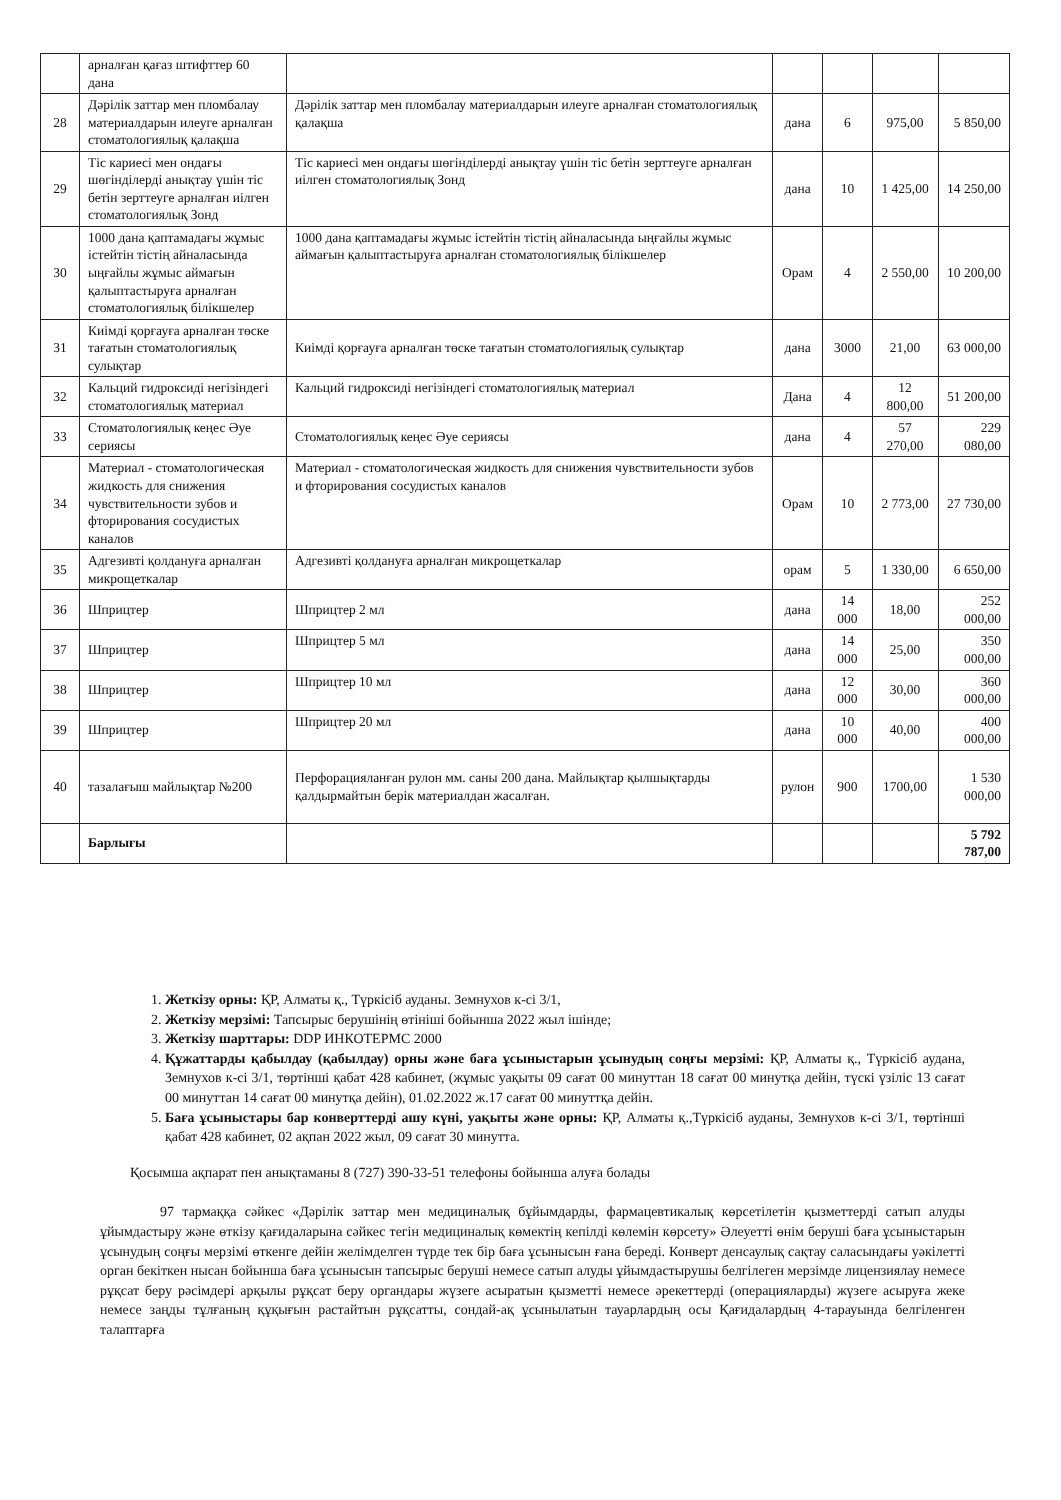| | арналған қағаз штифттер 60 дана | | | | | |
| 28 | Дәрілік заттар мен пломбалау материалдарын илеуге арналған стоматологиялық қалақша | Дәрілік заттар мен пломбалау материалдарын илеуге арналған стоматологиялық қалақша | дана | 6 | 975,00 | 5 850,00 |
| 29 | Тіс кариесі мен ондағы шөгінділерді анықтау үшін тіс бетін зерттеуге арналған иілген стоматологиялық Зонд | Тіс кариесі мен ондағы шөгінділерді анықтау үшін тіс бетін зерттеуге арналған иілген стоматологиялық Зонд | дана | 10 | 1 425,00 | 14 250,00 |
| 30 | 1000 дана қаптамадағы жұмыс істейтін тістің айналасында ыңғайлы жұмыс аймағын қалыптастыруға арналған стоматологиялық білікшелер | 1000 дана қаптамадағы жұмыс істейтін тістің айналасында ыңғайлы жұмыс аймағын қалыптастыруға арналған стоматологиялық білікшелер | Орам | 4 | 2 550,00 | 10 200,00 |
| 31 | Киімді қорғауға арналған төске тағатын стоматологиялық сулықтар | Киімді қорғауға арналған төске тағатын стоматологиялық сулықтар | дана | 3000 | 21,00 | 63 000,00 |
| 32 | Кальций гидроксиді негізіндегі стоматологиялық материал | Кальций гидроксиді негізіндегі стоматологиялық материал | Дана | 4 | 12 800,00 | 51 200,00 |
| 33 | Стоматологиялық кеңес Әуе сериясы | Стоматологиялық кеңес Әуе сериясы | дана | 4 | 57 270,00 | 229 080,00 |
| 34 | Материал - стоматологическая жидкость для снижения чувствительности зубов и фторирования сосудистых каналов | Материал - стоматологическая жидкость для снижения чувствительности зубов и фторирования сосудистых каналов | Орам | 10 | 2 773,00 | 27 730,00 |
| 35 | Адгезивті қолдануға арналған микрощеткалар | Адгезивті қолдануға арналған микрощеткалар | орам | 5 | 1 330,00 | 6 650,00 |
| 36 | Шприцтер | Шприцтер 2 мл | дана | 14 000 | 18,00 | 252 000,00 |
| 37 | Шприцтер | Шприцтер 5 мл | дана | 14 000 | 25,00 | 350 000,00 |
| 38 | Шприцтер | Шприцтер 10 мл | дана | 12 000 | 30,00 | 360 000,00 |
| 39 | Шприцтер | Шприцтер 20 мл | дана | 10 000 | 40,00 | 400 000,00 |
| 40 | тазалағыш майлықтар №200 | Перфорацияланған рулон мм. саны 200 дана. Майлықтар қылшықтарды қалдырмайтын берік материалдан жасалған. | рулон | 900 | 1700,00 | 1 530 000,00 |
| | Барлығы | | | | | 5 792 787,00 |
1. Жеткізу орны: ҚР, Алматы қ., Түркісіб ауданы. Земнухов к-сі 3/1,
2. Жеткізу мерзімі: Тапсырыс берушінің өтініші бойынша 2022 жыл ішінде;
3. Жеткізу шарттары: DDP ИНКОТЕРМС 2000
4. Құжаттарды қабылдау (қабылдау) орны және баға ұсыныстарын ұсынудың соңғы мерзімі: ҚР, Алматы қ., Түркісіб аудана, Земнухов к-сі 3/1, төртінші қабат 428 кабинет, (жұмыс уақыты 09 сағат 00 минуттан 18 сағат 00 минутқа дейін, түскі үзіліс 13 сағат 00 минуттан 14 сағат 00 минутқа дейін), 01.02.2022 ж.17 сағат 00 минуттқа дейін.
5. Баға ұсыныстары бар конверттерді ашу күні, уақыты және орны: ҚР, Алматы қ.,Түркісіб ауданы, Земнухов к-сі 3/1, төртінші қабат 428 кабинет, 02 ақпан 2022 жыл, 09 сағат 30 минутта.
Қосымша ақпарат пен анықтаманы 8 (727) 390-33-51 телефоны бойынша алуға болады
97 тармаққа сәйкес «Дәрілік заттар мен медициналық бұйымдарды, фармацевтикалық көрсетілетін қызметтерді сатып алуды ұйымдастыру және өткізу қағидаларына сәйкес тегін медициналық көмектің кепілді көлемін көрсету» Әлеуетті өнім беруші баға ұсыныстарын ұсынудың соңғы мерзімі өткенге дейін желімделген түрде тек бір баға ұсынысын ғана береді. Конверт денсаулық сақтау саласындағы уәкілетті орган бекіткен нысан бойынша баға ұсынысын тапсырыс беруші немесе сатып алуды ұйымдастырушы белгілеген мерзімде лицензиялау немесе рұқсат беру рәсімдері арқылы рұқсат беру органдары жүзеге асыратын қызметті немесе әрекеттерді (операцияларды) жүзеге асыруға жеке немесе заңды тұлғаның құқығын растайтын рұқсатты, сондай-ақ ұсынылатын тауарлардың осы Қағидалардың 4-тарауында белгіленген талаптарға